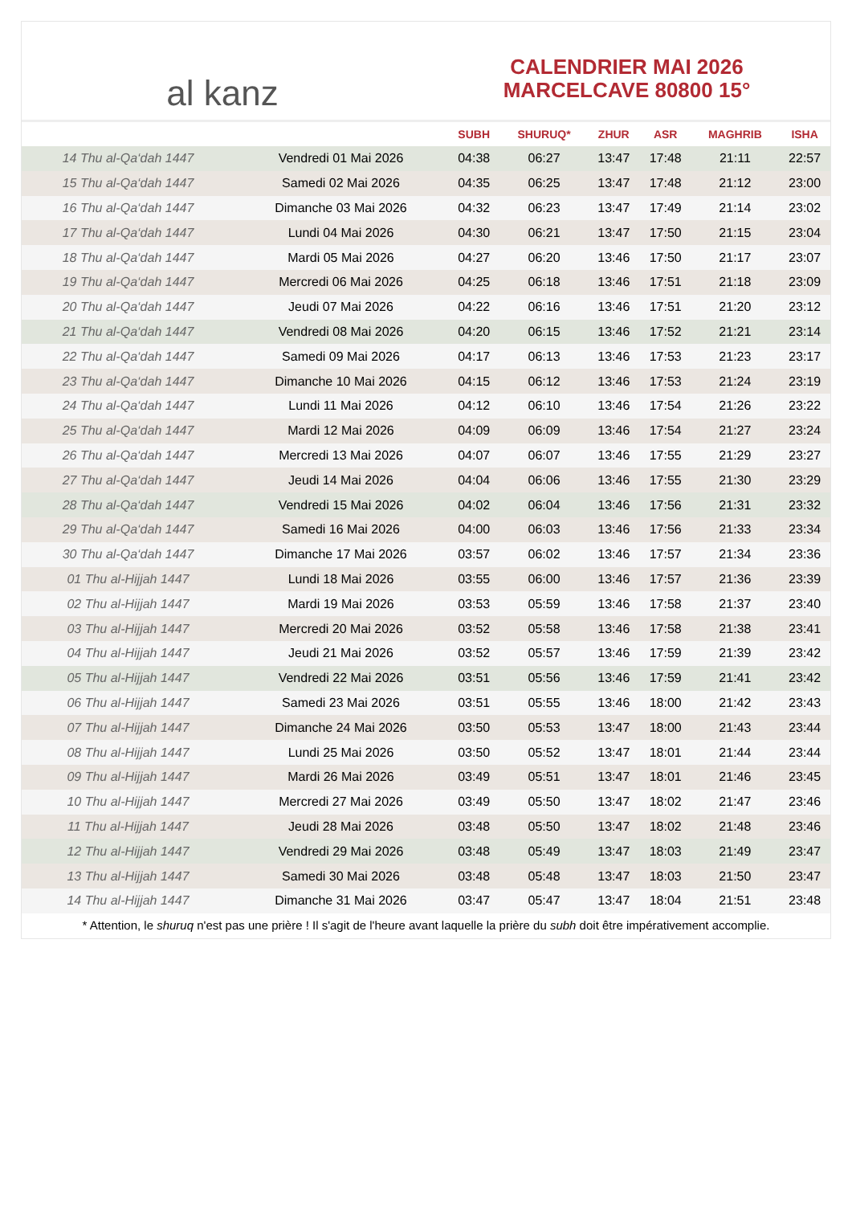al kanz
CALENDRIER MAI 2026
MARCELCAVE 80800 15°
| | | SUBH | SHURUQ* | ZHUR | ASR | MAGHRIB | ISHA |
| --- | --- | --- | --- | --- | --- | --- | --- |
| 14 Thu al-Qa‘dah 1447 | Vendredi 01 Mai 2026 | 04:38 | 06:27 | 13:47 | 17:48 | 21:11 | 22:57 |
| 15 Thu al-Qa‘dah 1447 | Samedi 02 Mai 2026 | 04:35 | 06:25 | 13:47 | 17:48 | 21:12 | 23:00 |
| 16 Thu al-Qa‘dah 1447 | Dimanche 03 Mai 2026 | 04:32 | 06:23 | 13:47 | 17:49 | 21:14 | 23:02 |
| 17 Thu al-Qa‘dah 1447 | Lundi 04 Mai 2026 | 04:30 | 06:21 | 13:47 | 17:50 | 21:15 | 23:04 |
| 18 Thu al-Qa‘dah 1447 | Mardi 05 Mai 2026 | 04:27 | 06:20 | 13:46 | 17:50 | 21:17 | 23:07 |
| 19 Thu al-Qa‘dah 1447 | Mercredi 06 Mai 2026 | 04:25 | 06:18 | 13:46 | 17:51 | 21:18 | 23:09 |
| 20 Thu al-Qa‘dah 1447 | Jeudi 07 Mai 2026 | 04:22 | 06:16 | 13:46 | 17:51 | 21:20 | 23:12 |
| 21 Thu al-Qa‘dah 1447 | Vendredi 08 Mai 2026 | 04:20 | 06:15 | 13:46 | 17:52 | 21:21 | 23:14 |
| 22 Thu al-Qa‘dah 1447 | Samedi 09 Mai 2026 | 04:17 | 06:13 | 13:46 | 17:53 | 21:23 | 23:17 |
| 23 Thu al-Qa‘dah 1447 | Dimanche 10 Mai 2026 | 04:15 | 06:12 | 13:46 | 17:53 | 21:24 | 23:19 |
| 24 Thu al-Qa‘dah 1447 | Lundi 11 Mai 2026 | 04:12 | 06:10 | 13:46 | 17:54 | 21:26 | 23:22 |
| 25 Thu al-Qa‘dah 1447 | Mardi 12 Mai 2026 | 04:09 | 06:09 | 13:46 | 17:54 | 21:27 | 23:24 |
| 26 Thu al-Qa‘dah 1447 | Mercredi 13 Mai 2026 | 04:07 | 06:07 | 13:46 | 17:55 | 21:29 | 23:27 |
| 27 Thu al-Qa‘dah 1447 | Jeudi 14 Mai 2026 | 04:04 | 06:06 | 13:46 | 17:55 | 21:30 | 23:29 |
| 28 Thu al-Qa‘dah 1447 | Vendredi 15 Mai 2026 | 04:02 | 06:04 | 13:46 | 17:56 | 21:31 | 23:32 |
| 29 Thu al-Qa‘dah 1447 | Samedi 16 Mai 2026 | 04:00 | 06:03 | 13:46 | 17:56 | 21:33 | 23:34 |
| 30 Thu al-Qa‘dah 1447 | Dimanche 17 Mai 2026 | 03:57 | 06:02 | 13:46 | 17:57 | 21:34 | 23:36 |
| 01 Thu al-Hijjah 1447 | Lundi 18 Mai 2026 | 03:55 | 06:00 | 13:46 | 17:57 | 21:36 | 23:39 |
| 02 Thu al-Hijjah 1447 | Mardi 19 Mai 2026 | 03:53 | 05:59 | 13:46 | 17:58 | 21:37 | 23:40 |
| 03 Thu al-Hijjah 1447 | Mercredi 20 Mai 2026 | 03:52 | 05:58 | 13:46 | 17:58 | 21:38 | 23:41 |
| 04 Thu al-Hijjah 1447 | Jeudi 21 Mai 2026 | 03:52 | 05:57 | 13:46 | 17:59 | 21:39 | 23:42 |
| 05 Thu al-Hijjah 1447 | Vendredi 22 Mai 2026 | 03:51 | 05:56 | 13:46 | 17:59 | 21:41 | 23:42 |
| 06 Thu al-Hijjah 1447 | Samedi 23 Mai 2026 | 03:51 | 05:55 | 13:46 | 18:00 | 21:42 | 23:43 |
| 07 Thu al-Hijjah 1447 | Dimanche 24 Mai 2026 | 03:50 | 05:53 | 13:47 | 18:00 | 21:43 | 23:44 |
| 08 Thu al-Hijjah 1447 | Lundi 25 Mai 2026 | 03:50 | 05:52 | 13:47 | 18:01 | 21:44 | 23:44 |
| 09 Thu al-Hijjah 1447 | Mardi 26 Mai 2026 | 03:49 | 05:51 | 13:47 | 18:01 | 21:46 | 23:45 |
| 10 Thu al-Hijjah 1447 | Mercredi 27 Mai 2026 | 03:49 | 05:50 | 13:47 | 18:02 | 21:47 | 23:46 |
| 11 Thu al-Hijjah 1447 | Jeudi 28 Mai 2026 | 03:48 | 05:50 | 13:47 | 18:02 | 21:48 | 23:46 |
| 12 Thu al-Hijjah 1447 | Vendredi 29 Mai 2026 | 03:48 | 05:49 | 13:47 | 18:03 | 21:49 | 23:47 |
| 13 Thu al-Hijjah 1447 | Samedi 30 Mai 2026 | 03:48 | 05:48 | 13:47 | 18:03 | 21:50 | 23:47 |
| 14 Thu al-Hijjah 1447 | Dimanche 31 Mai 2026 | 03:47 | 05:47 | 13:47 | 18:04 | 21:51 | 23:48 |
* Attention, le shuruq n'est pas une prière ! Il s'agit de l'heure avant laquelle la prière du subh doit être impérativement accomplie.